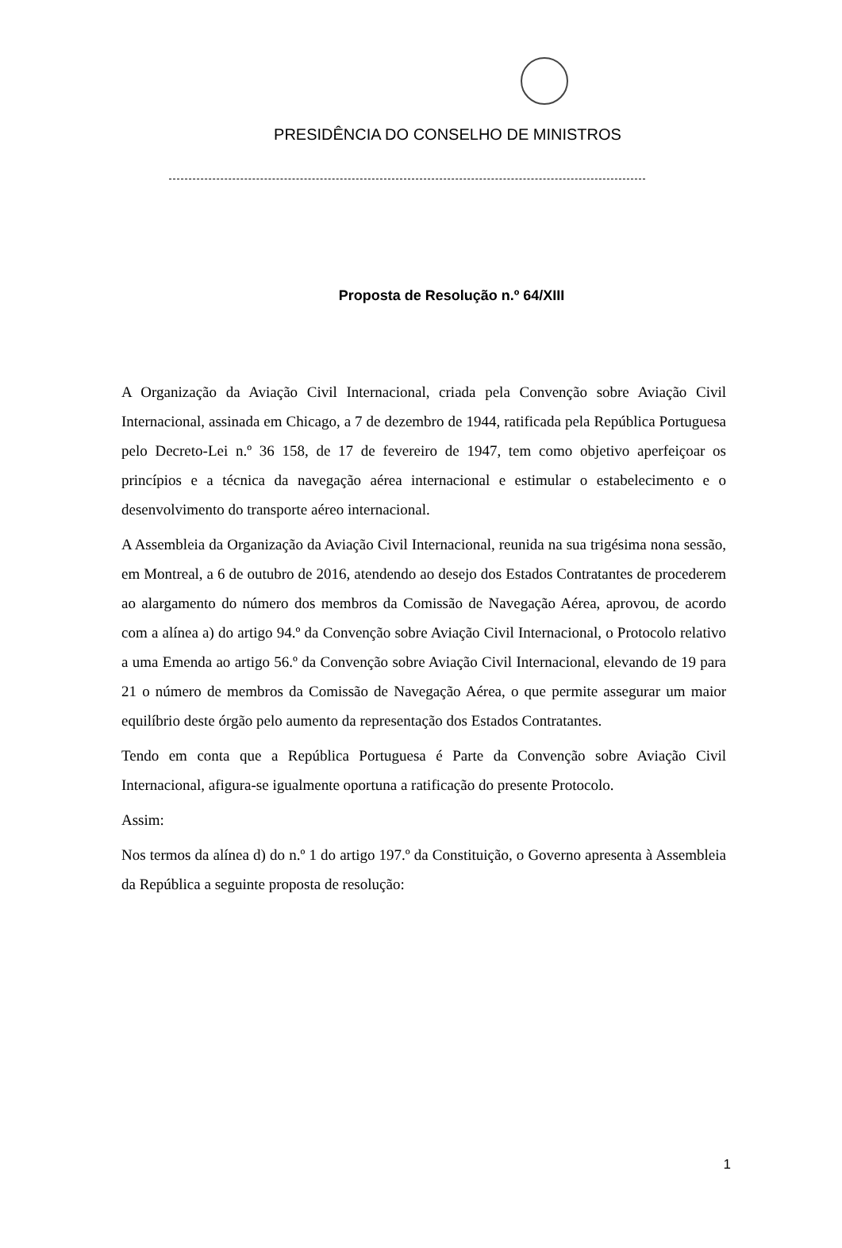PRESIDÊNCIA DO CONSELHO DE MINISTROS
Proposta de Resolução n.º 64/XIII
A Organização da Aviação Civil Internacional, criada pela Convenção sobre Aviação Civil Internacional, assinada em Chicago, a 7 de dezembro de 1944, ratificada pela República Portuguesa pelo Decreto-Lei n.º 36 158, de 17 de fevereiro de 1947, tem como objetivo aperfeiçoar os princípios e a técnica da navegação aérea internacional e estimular o estabelecimento e o desenvolvimento do transporte aéreo internacional.
A Assembleia da Organização da Aviação Civil Internacional, reunida na sua trigésima nona sessão, em Montreal, a 6 de outubro de 2016, atendendo ao desejo dos Estados Contratantes de procederem ao alargamento do número dos membros da Comissão de Navegação Aérea, aprovou, de acordo com a alínea a) do artigo 94.º da Convenção sobre Aviação Civil Internacional, o Protocolo relativo a uma Emenda ao artigo 56.º da Convenção sobre Aviação Civil Internacional, elevando de 19 para 21 o número de membros da Comissão de Navegação Aérea, o que permite assegurar um maior equilíbrio deste órgão pelo aumento da representação dos Estados Contratantes.
Tendo em conta que a República Portuguesa é Parte da Convenção sobre Aviação Civil Internacional, afigura-se igualmente oportuna a ratificação do presente Protocolo.
Assim:
Nos termos da alínea d) do n.º 1 do artigo 197.º da Constituição, o Governo apresenta à Assembleia da República a seguinte proposta de resolução:
1